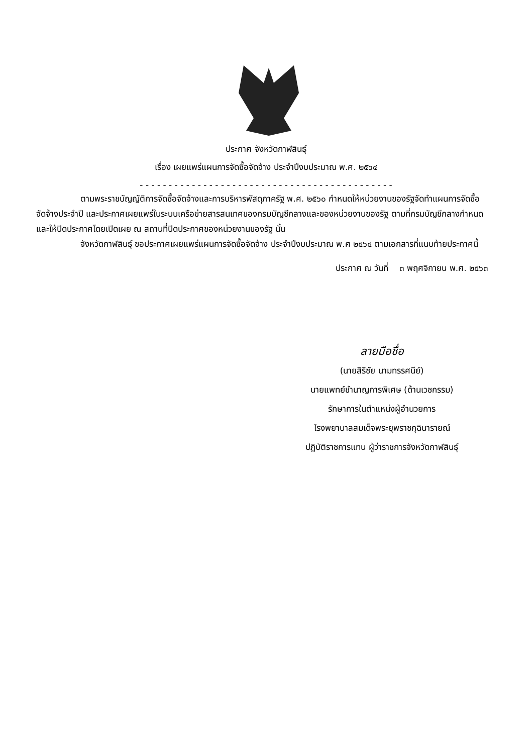ประกาศ จังหวัดกาฬสินธุ์
เรื่อง เผยแพร่แผนการจัดซื้อจัดจ้าง ประจำปีงบประมาณ พ.ศ. ๒๕๖๔
- - - - - - - - - - - - - - - - - - - - - - - - - - - - - - - - - - - - - - - - - - - -
ตามพระราชบัญญัติการจัดซื้อจัดจ้างและการบริหารพัสดุภาครัฐ พ.ศ. ๒๕๖๐ กำหนดให้หน่วยงานของรัฐจัดทำแผนการจัดซื้อจัดจ้างประจำปี และประกาศเผยแพร่ในระบบเครือข่ายสารสนเทศของกรมบัญชีกลางและของหน่วยงานของรัฐ ตามที่กรมบัญชีกลางกำหนด และให้ปิดประกาศโดยเปิดเผย ณ สถานที่ปิดประกาศของหน่วยงานของรัฐ นั้น
จังหวัดกาฬสินธุ์ ขอประกาศเผยแพร่แผนการจัดซื้อจัดจ้าง ประจำปีงบประมาณ พ.ศ ๒๕๖๔ ตามเอกสารที่แนบท้ายประกาศนี้
ประกาศ ณ วันที่ ๓ พฤศจิกายน พ.ศ. ๒๕๖๓
ลายมือชื่อ
(นายสิริชัย นามทรรศนีย์)
นายแพทย์ชำนาญการพิเศษ (ด้านเวชกรรม)
รักษาการในตำแหน่งผู้อำนวยการ
โรงพยาบาลสมเด็จพระยุพราชกุฉินารายณ์
ปฏิบัติราชการแทน ผู้ว่าราชการจังหวัดกาฬสินธุ์